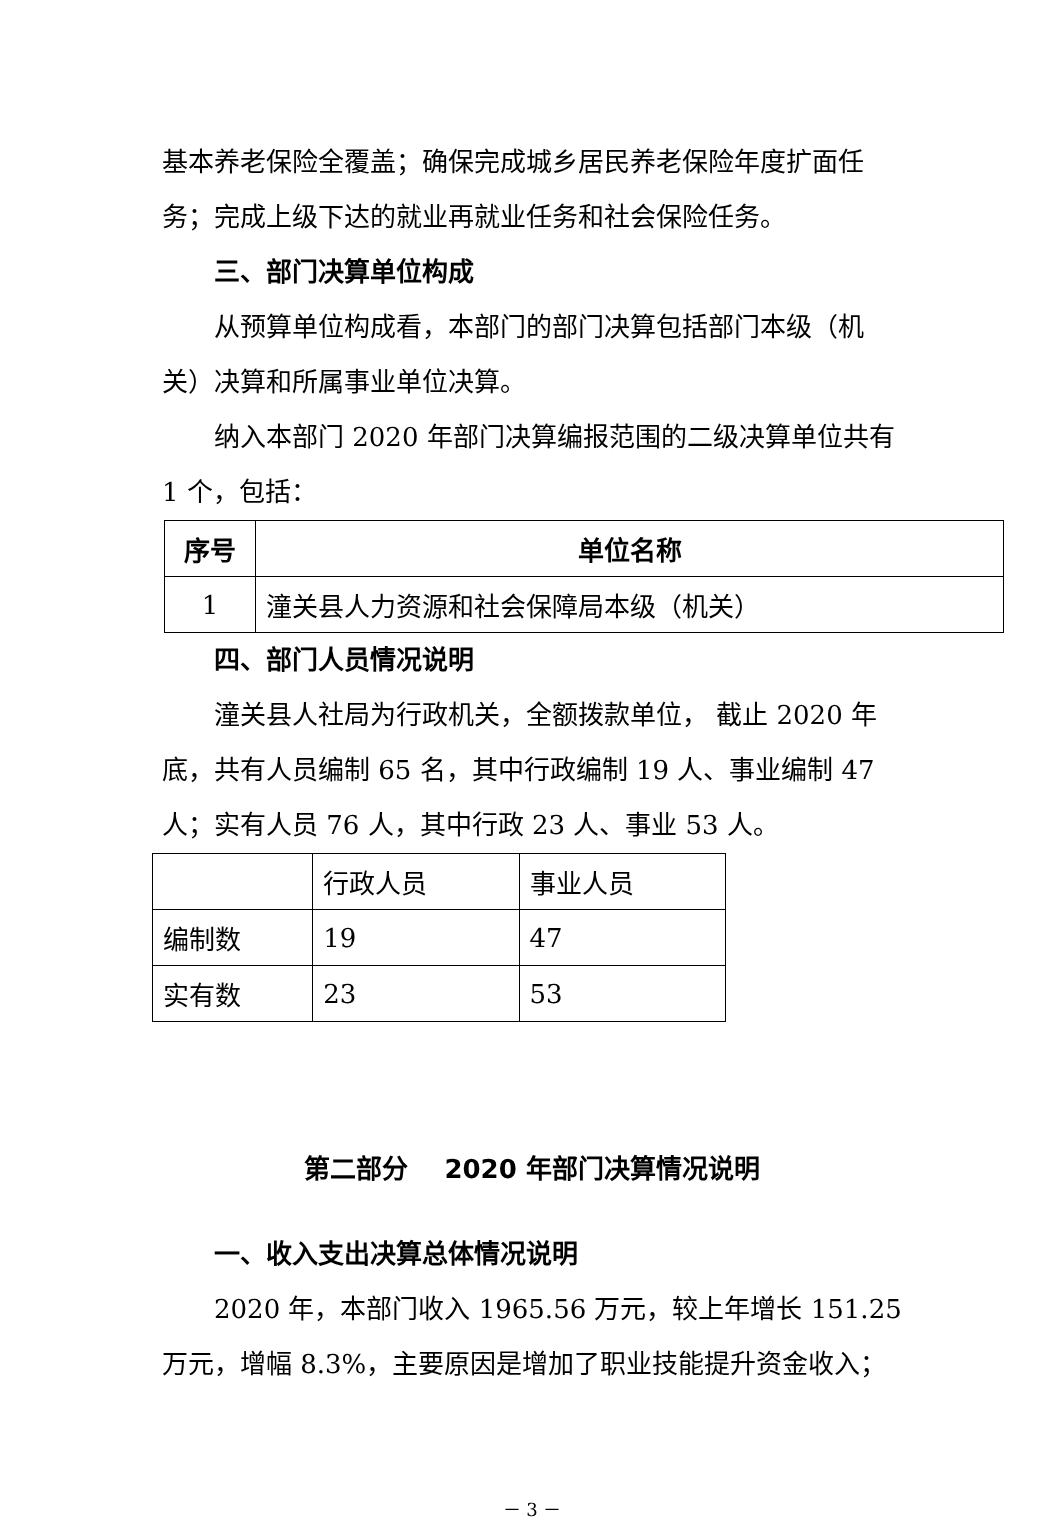基本养老保险全覆盖；确保完成城乡居民养老保险年度扩面任务；完成上级下达的就业再就业任务和社会保险任务。
三、部门决算单位构成
从预算单位构成看，本部门的部门决算包括部门本级（机关）决算和所属事业单位决算。
纳入本部门 2020 年部门决算编报范围的二级决算单位共有 1 个，包括：
| 序号 | 单位名称 |
| --- | --- |
| 1 | 潼关县人力资源和社会保障局本级（机关） |
四、部门人员情况说明
潼关县人社局为行政机关，全额拨款单位， 截止 2020 年底，共有人员编制 65 名，其中行政编制 19 人、事业编制 47 人；实有人员 76 人，其中行政 23 人、事业 53 人。
| | 行政人员 | 事业人员 |
| 编制数 | 19 | 47 |
| 实有数 | 23 | 53 |
第二部分 2020 年部门决算情况说明
一、收入支出决算总体情况说明
2020 年，本部门收入 1965.56 万元，较上年增长 151.25 万元，增幅 8.3%，主要原因是增加了职业技能提升资金收入；
－ 3 －